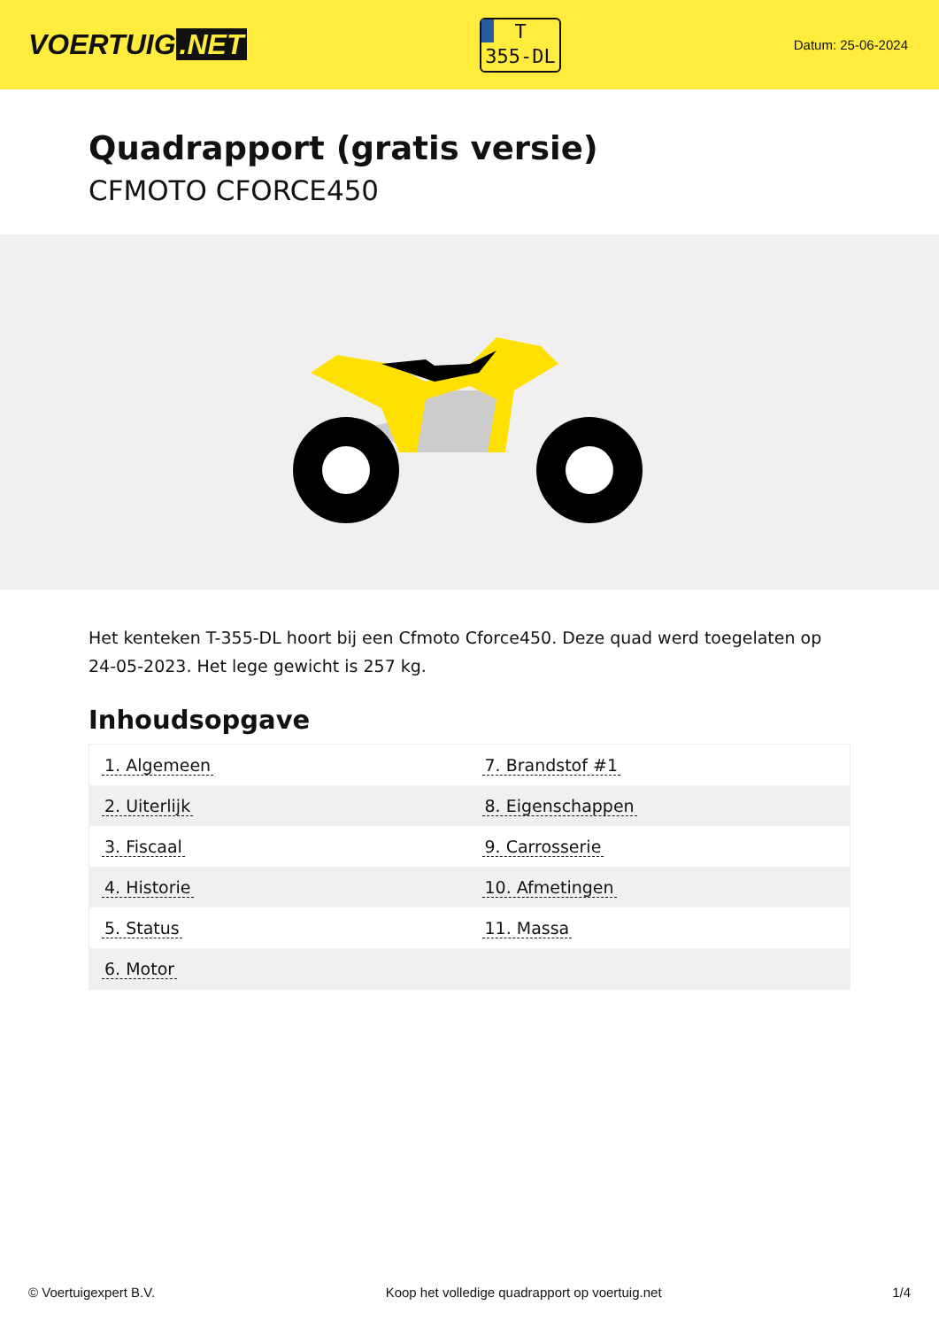VOERTUIG.NET
T
355-DL
Datum: 25-06-2024
Quadrapport (gratis versie)
CFMOTO CFORCE450
Het kenteken T-355-DL hoort bij een Cfmoto Cforce450. Deze quad werd toegelaten op 24-05-2023. Het lege gewicht is 257 kg.
Inhoudsopgave
| 1. Algemeen | 7. Brandstof #1 |
| 2. Uiterlijk | 8. Eigenschappen |
| 3. Fiscaal | 9. Carrosserie |
| 4. Historie | 10. Afmetingen |
| 5. Status | 11. Massa |
| 6. Motor | |
© Voertuigexpert B.V. Koop het volledige quadrapport op voertuig.net 1/4